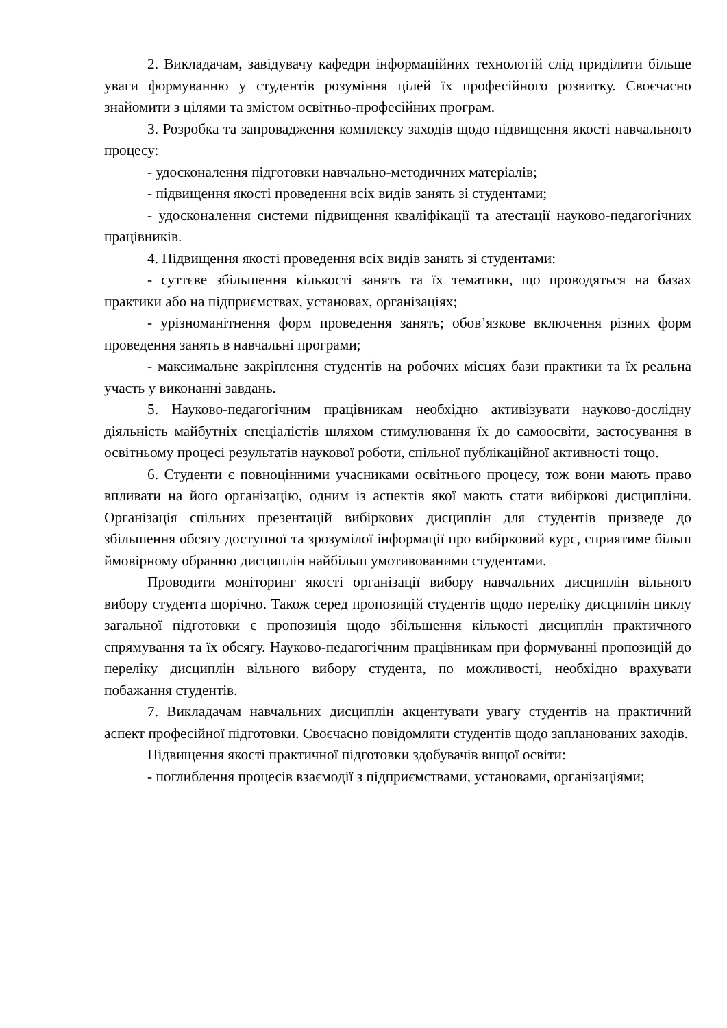2. Викладачам, завідувачу кафедри інформаційних технологій слід приділити більше уваги формуванню у студентів розуміння цілей їх професійного розвитку. Своєчасно знайомити з цілями та змістом освітньо-професійних програм.
3. Розробка та запровадження комплексу заходів щодо підвищення якості навчального процесу:
- удосконалення підготовки навчально-методичних матеріалів;
- підвищення якості проведення всіх видів занять зі студентами;
- удосконалення системи підвищення кваліфікації та атестації науково-педагогічних працівників.
4. Підвищення якості проведення всіх видів занять зі студентами:
- суттєве збільшення кількості занять та їх тематики, що проводяться на базах практики або на підприємствах, установах, організаціях;
- урізноманітнення форм проведення занять; обов’язкове включення різних форм проведення занять в навчальні програми;
- максимальне закріплення студентів на робочих місцях бази практики та їх реальна участь у виконанні завдань.
5. Науково-педагогічним працівникам необхідно активізувати науково-дослідну діяльність майбутніх спеціалістів шляхом стимулювання їх до самоосвіти, застосування в освітньому процесі результатів наукової роботи, спільної публікаційної активності тощо.
6. Студенти є повноцінними учасниками освітнього процесу, тож вони мають право впливати на його організацію, одним із аспектів якої мають стати вибіркові дисципліни. Організація спільних презентацій вибіркових дисциплін для студентів призведе до збільшення обсягу доступної та зрозумілої інформації про вибірковий курс, сприятиме більш ймовірному обранню дисциплін найбільш умотивованими студентами.
Проводити моніторинг якості організації вибору навчальних дисциплін вільного вибору студента щорічно. Також серед пропозицій студентів щодо переліку дисциплін циклу загальної підготовки є пропозиція щодо збільшення кількості дисциплін практичного спрямування та їх обсягу. Науково-педагогічним працівникам при формуванні пропозицій до переліку дисциплін вільного вибору студента, по можливості, необхідно врахувати побажання студентів.
7. Викладачам навчальних дисциплін акцентувати увагу студентів на практичний аспект професійної підготовки. Своєчасно повідомляти студентів щодо запланованих заходів.
Підвищення якості практичної підготовки здобувачів вищої освіти:
- поглиблення процесів взаємодії з підприємствами, установами, організаціями;